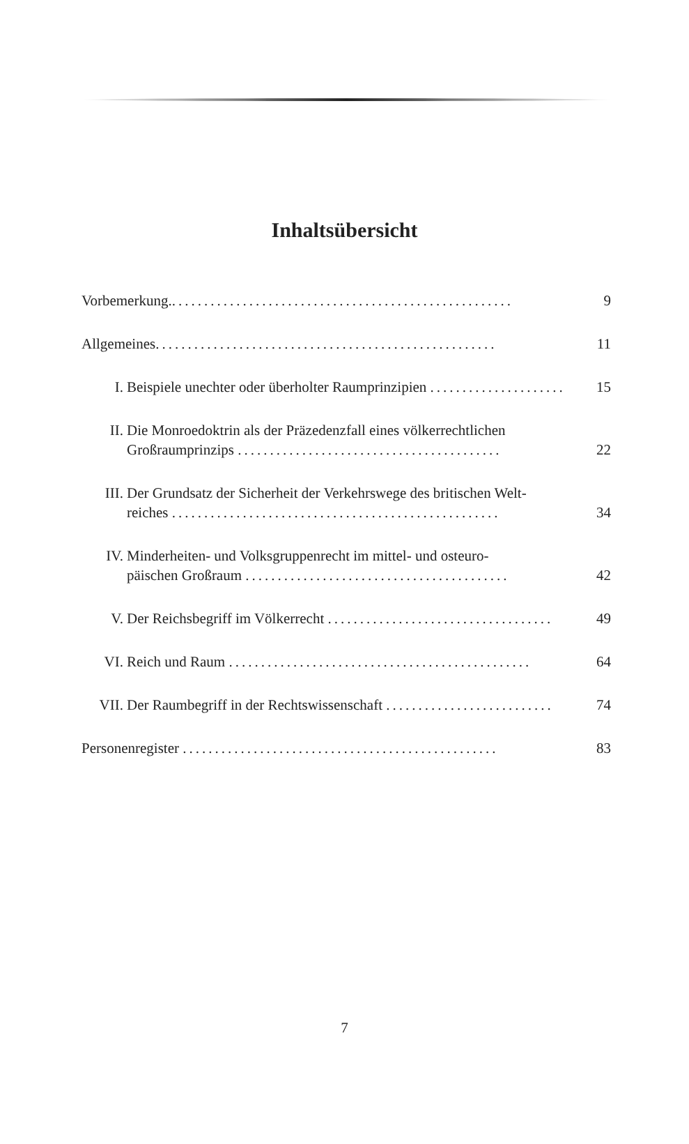Inhaltsübersicht
Vorbemerkung...................................................... 9
Allgemeines..................................................... 11
I. Beispiele unechter oder überholter Raumprinzipien ..................... 15
II. Die Monroedoktrin als der Präzedenzfall eines völkerrechtlichen
Großraumprinzips ......................................... 22
III. Der Grundsatz der Sicherheit der Verkehrswege des britischen Welt-
reiches ................................................... 34
IV. Minderheiten- und Volksgruppenrecht im mittel- und osteuro-
päischen Großraum ......................................... 42
V. Der Reichsbegriff im Völkerrecht ................................... 49
VI. Reich und Raum ............................................... 64
VII. Der Raumbegriff in der Rechtswissenschaft .......................... 74
Personenregister ................................................. 83
7